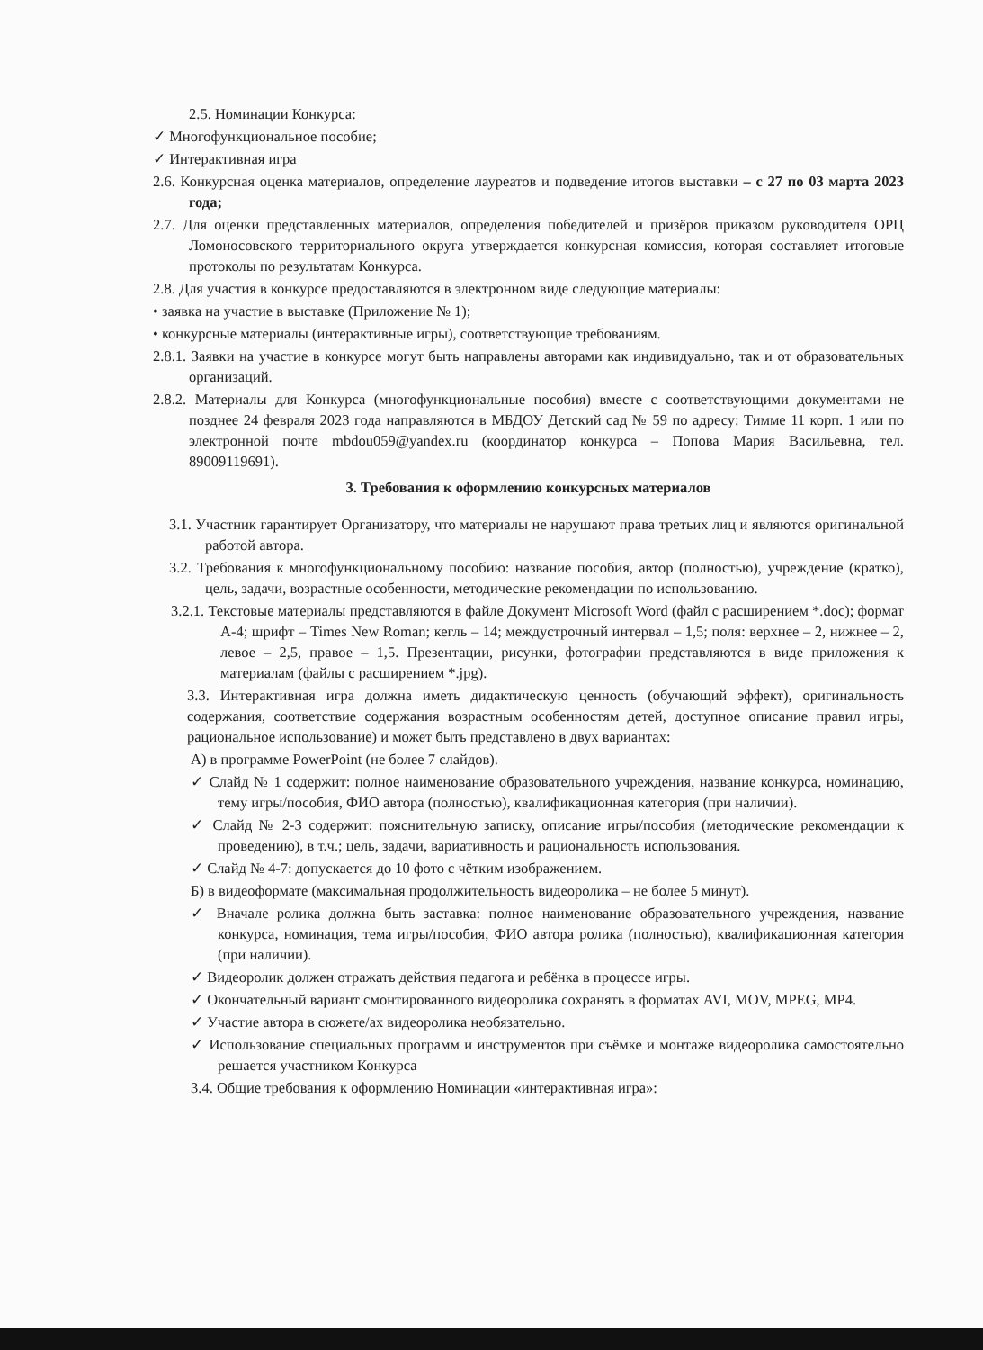2.5. Номинации Конкурса:
✓ Многофункциональное пособие;
✓ Интерактивная игра
2.6. Конкурсная оценка материалов, определение лауреатов и подведение итогов выставки – с 27 по 03 марта 2023 года;
2.7. Для оценки представленных материалов, определения победителей и призёров приказом руководителя ОРЦ Ломоносовского территориального округа утверждается конкурсная комиссия, которая составляет итоговые протоколы по результатам Конкурса.
2.8. Для участия в конкурсе предоставляются в электронном виде следующие материалы:
• заявка на участие в выставке (Приложение № 1);
• конкурсные материалы (интерактивные игры), соответствующие требованиям.
2.8.1. Заявки на участие в конкурсе могут быть направлены авторами как индивидуально, так и от образовательных организаций.
2.8.2. Материалы для Конкурса (многофункциональные пособия) вместе с соответствующими документами не позднее 24 февраля 2023 года направляются в МБДОУ Детский сад № 59 по адресу: Тимме 11 корп. 1 или по электронной почте mbdou059@yandex.ru (координатор конкурса – Попова Мария Васильевна, тел. 89009119691).
3. Требования к оформлению конкурсных материалов
3.1. Участник гарантирует Организатору, что материалы не нарушают права третьих лиц и являются оригинальной работой автора.
3.2. Требования к многофункциональному пособию: название пособия, автор (полностью), учреждение (кратко), цель, задачи, возрастные особенности, методические рекомендации по использованию.
3.2.1. Текстовые материалы представляются в файле Документ Microsoft Word (файл с расширением *.doc); формат А-4; шрифт – Times New Roman; кегль – 14; междустрочный интервал – 1,5; поля: верхнее – 2, нижнее – 2, левое – 2,5, правое – 1,5. Презентации, рисунки, фотографии представляются в виде приложения к материалам (файлы с расширением *.jpg).
3.3. Интерактивная игра должна иметь дидактическую ценность (обучающий эффект), оригинальность содержания, соответствие содержания возрастным особенностям детей, доступное описание правил игры, рациональное использование) и может быть представлено в двух вариантах:
А) в программе PowerPoint (не более 7 слайдов).
✓ Слайд № 1 содержит: полное наименование образовательного учреждения, название конкурса, номинацию, тему игры/пособия, ФИО автора (полностью), квалификационная категория (при наличии).
✓ Слайд № 2-3 содержит: пояснительную записку, описание игры/пособия (методические рекомендации к проведению), в т.ч.; цель, задачи, вариативность и рациональность использования.
✓ Слайд № 4-7: допускается до 10 фото с чётким изображением.
Б) в видеоформате (максимальная продолжительность видеоролика – не более 5 минут).
✓ Вначале ролика должна быть заставка: полное наименование образовательного учреждения, название конкурса, номинация, тема игры/пособия, ФИО автора ролика (полностью), квалификационная категория (при наличии).
✓ Видеоролик должен отражать действия педагога и ребёнка в процессе игры.
✓ Окончательный вариант смонтированного видеоролика сохранять в форматах AVI, MOV, MPEG, MP4.
✓ Участие автора в сюжете/ах видеоролика необязательно.
✓ Использование специальных программ и инструментов при съёмке и монтаже видеоролика самостоятельно решается участником Конкурса
3.4. Общие требования к оформлению Номинации «интерактивная игра»: